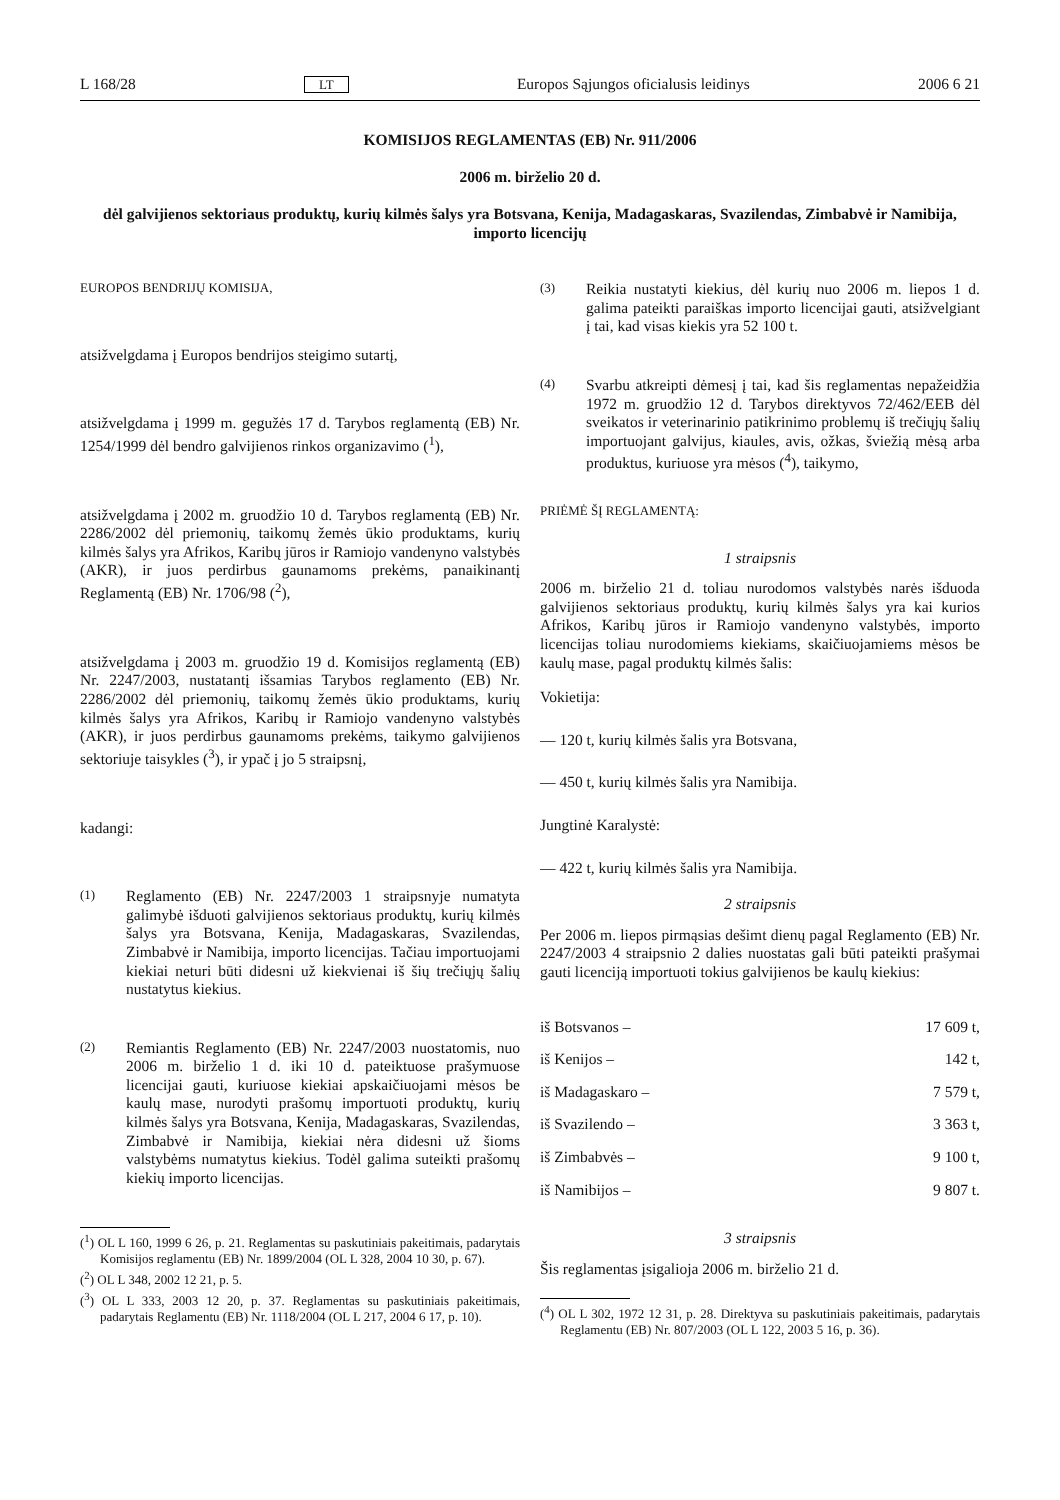L 168/28 LT Europos Sąjungos oficialusis leidinys 2006 6 21
KOMISIJOS REGLAMENTAS (EB) Nr. 911/2006
2006 m. birželio 20 d.
dėl galvijienos sektoriaus produktų, kurių kilmės šalys yra Botsvana, Kenija, Madagaskaras, Svazilendas, Zimbabvė ir Namibija, importo licencijų
EUROPOS BENDRIJŲ KOMISIJA,
atsižvelgdama į Europos bendrijos steigimo sutartį,
atsižvelgdama į 1999 m. gegužės 17 d. Tarybos reglamentą (EB) Nr. 1254/1999 dėl bendro galvijienos rinkos organizavimo (<sup>1</sup>),
atsižvelgdama į 2002 m. gruodžio 10 d. Tarybos reglamentą (EB) Nr. 2286/2002 dėl priemonių, taikomų žemės ūkio produktams, kurių kilmės šalys yra Afrikos, Karibų jūros ir Ramiojo vandenyno valstybės (AKR), ir juos perdirbus gaunamoms prekėms, panaikinantį Reglamentą (EB) Nr. 1706/98 (<sup>2</sup>),
atsižvelgdama į 2003 m. gruodžio 19 d. Komisijos reglamentą (EB) Nr. 2247/2003, nustatantį išsamias Tarybos reglamento (EB) Nr. 2286/2002 dėl priemonių, taikomų žemės ūkio produktams, kurių kilmės šalys yra Afrikos, Karibų ir Ramiojo vandenyno valstybės (AKR), ir juos perdirbus gaunamoms prekėms, taikymo galvijienos sektoriuje taisykles (<sup>3</sup>), ir ypač į jo 5 straipsnį,
kadangi:
(1)
Reglamento (EB) Nr. 2247/2003 1 straipsnyje numatyta galimybė išduoti galvijienos sektoriaus produktų, kurių kilmės šalys yra Botsvana, Kenija, Madagaskaras, Svazilendas, Zimbabvė ir Namibija, importo licencijas. Tačiau importuojami kiekiai neturi būti didesni už kiekvienai iš šių trečiųjų šalių nustatytus kiekius.
(2)
Remiantis Reglamento (EB) Nr. 2247/2003 nuostatomis, nuo 2006 m. birželio 1 d. iki 10 d. pateiktuose prašymuose licencijai gauti, kuriuose kiekiai apskaičiuojami mėsos be kaulų mase, nurodyti prašomų importuoti produktų, kurių kilmės šalys yra Botsvana, Kenija, Madagaskaras, Svazilendas, Zimbabvė ir Namibija, kiekiai nėra didesni už šioms valstybėms numatytus kiekius. Todėl galima suteikti prašomų kiekių importo licencijas.
(<sup>1</sup>) OL L 160, 1999 6 26, p. 21. Reglamentas su paskutiniais pakeitimais, padarytais Komisijos reglamentu (EB) Nr. 1899/2004 (OL L 328, 2004 10 30, p. 67).
(<sup>2</sup>) OL L 348, 2002 12 21, p. 5.
(<sup>3</sup>) OL L 333, 2003 12 20, p. 37. Reglamentas su paskutiniais pakeitimais, padarytais Reglamentu (EB) Nr. 1118/2004 (OL L 217, 2004 6 17, p. 10).
(3)
Reikia nustatyti kiekius, dėl kurių nuo 2006 m. liepos 1 d. galima pateikti paraiškas importo licencijai gauti, atsižvelgiant į tai, kad visas kiekis yra 52 100 t.
(4)
Svarbu atkreipti dėmesį į tai, kad šis reglamentas nepažeidžia 1972 m. gruodžio 12 d. Tarybos direktyvos 72/462/EEB dėl sveikatos ir veterinarinio patikrinimo problemų iš trečiųjų šalių importuojant galvijus, kiaules, avis, ožkas, šviežią mėsą arba produktus, kuriuose yra mėsos (<sup>4</sup>), taikymo,
PRIĖMĖ ŠĮ REGLAMENTĄ:
1 straipsnis
2006 m. birželio 21 d. toliau nurodomos valstybės narės išduoda galvijienos sektoriaus produktų, kurių kilmės šalys yra kai kurios Afrikos, Karibų jūros ir Ramiojo vandenyno valstybės, importo licencijas toliau nurodomiems kiekiams, skaičiuojamiems mėsos be kaulų mase, pagal produktų kilmės šalis:
Vokietija:
— 120 t, kurių kilmės šalis yra Botsvana,
— 450 t, kurių kilmės šalis yra Namibija.
Jungtinė Karalystė:
— 422 t, kurių kilmės šalis yra Namibija.
2 straipsnis
Per 2006 m. liepos pirmąsias dešimt dienų pagal Reglamento (EB) Nr. 2247/2003 4 straipsnio 2 dalies nuostatas gali būti pateikti prašymai gauti licenciją importuoti tokius galvijienos be kaulų kiekius:
iš Botsvanos – 17 609 t,
iš Kenijos – 142 t,
iš Madagaskaro – 7 579 t,
iš Svazilendo – 3 363 t,
iš Zimbabvės – 9 100 t,
iš Namibijos – 9 807 t.
3 straipsnis
Šis reglamentas įsigalioja 2006 m. birželio 21 d.
(<sup>4</sup>) OL L 302, 1972 12 31, p. 28. Direktyva su paskutiniais pakeitimais, padarytais Reglamentu (EB) Nr. 807/2003 (OL L 122, 2003 5 16, p. 36).